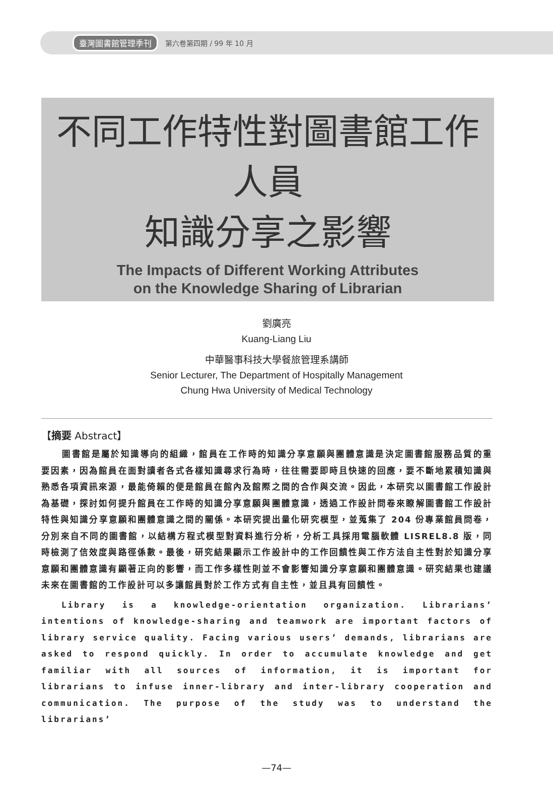臺灣圖書館管理季刊 第六卷第四期 / 99 年 10 月
不同工作特性對圖書館工作人員
知識分享之影響
The Impacts of Different Working Attributes
on the Knowledge Sharing of Librarian
劉廣亮
Kuang-Liang Liu
中華醫事科技大學餐旅管理系講師
Senior Lecturer, The Department of Hospitally Management
Chung Hwa University of Medical Technology
【摘要 Abstract】
圖書館是屬於知識導向的組織，館員在工作時的知識分享意願與團體意識是決定圖書館服務品質的重要因素，因為館員在面對讀者各式各樣知識尋求行為時，往往需要即時且快速的回應，要不斷地累積知識與熟悉各項資訊來源，最能倚賴的便是館員在館內及館際之間的合作與交流。因此，本研究以圖書館工作設計為基礎，探討如何提升館員在工作時的知識分享意願與團體意識，透過工作設計問卷來瞭解圖書館工作設計特性與知識分享意願和團體意識之間的關係。本研究提出量化研究模型，並蒐集了 204 份專業館員問卷，分別來自不同的圖書館，以結構方程式模型對資料進行分析，分析工具採用電腦軟體 LISREL8.8 版，同時檢測了信效度與路徑係數。最後，研究結果顯示工作設計中的工作回饋性與工作方法自主性對於知識分享意願和團體意識有顯著正向的影響，而工作多樣性則並不會影響知識分享意願和團體意識。研究結果也建議未來在圖書館的工作設計可以多讓館員對於工作方式有自主性，並且具有回饋性。
Library is a knowledge-orientation organization. Librarians’ intentions of knowledge-sharing and teamwork are important factors of library service quality. Facing various users’ demands, librarians are asked to respond quickly. In order to accumulate knowledge and get familiar with all sources of information, it is important for librarians to infuse inner-library and inter-library cooperation and communication. The purpose of the study was to understand the librarians’
—74—